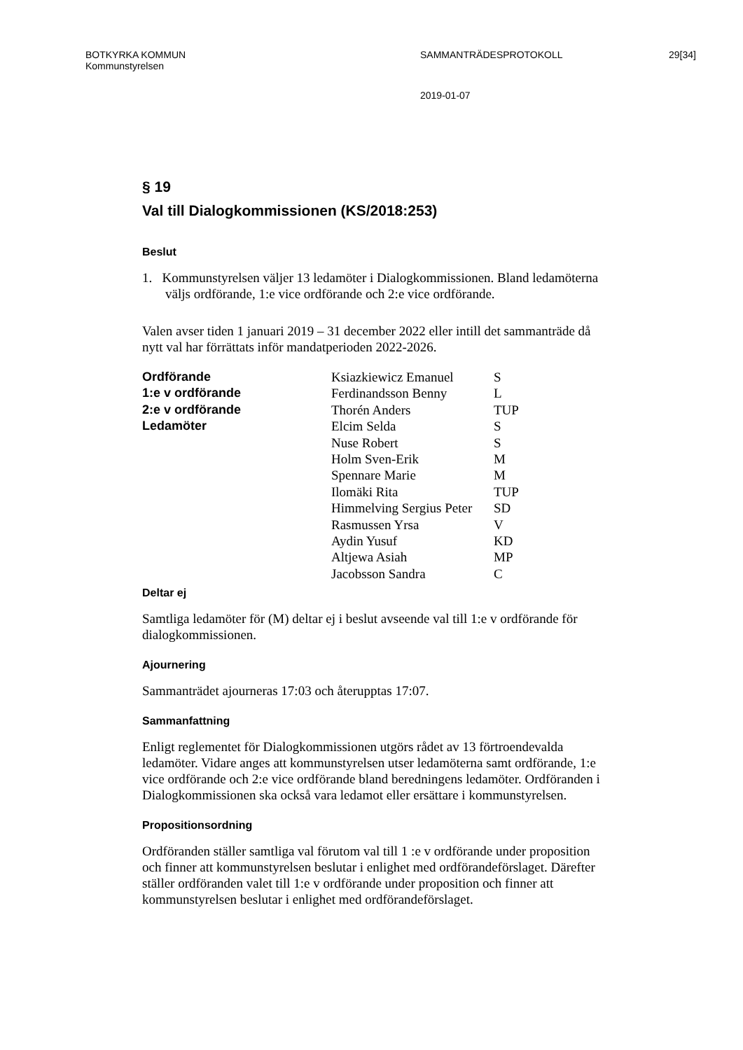BOTKYRKA KOMMUN SAMMANTRÄDESPROTOKOLL 29[34]
Kommunstyrelsen
2019-01-07
§ 19
Val till Dialogkommissionen (KS/2018:253)
Beslut
1. Kommunstyrelsen väljer 13 ledamöter i Dialogkommissionen. Bland ledamöterna väljs ordförande, 1:e vice ordförande och 2:e vice ordförande.
Valen avser tiden 1 januari 2019 – 31 december 2022 eller intill det sammanträde då nytt val har förrättats inför mandatperioden 2022-2026.
| Ordförande | Ksiazkiewicz Emanuel | S |
| 1:e v ordförande | Ferdinandsson Benny | L |
| 2:e v ordförande | Thorén Anders | TUP |
| Ledamöter | Elcim Selda | S |
| | Nuse Robert | S |
| | Holm Sven-Erik | M |
| | Spennare Marie | M |
| | Ilomäki Rita | TUP |
| | Himmelving Sergius Peter | SD |
| | Rasmussen Yrsa | V |
| | Aydin Yusuf | KD |
| | Altjewa Asiah | MP |
| | Jacobsson Sandra | C |
Deltar ej
Samtliga ledamöter för (M) deltar ej i beslut avseende val till 1:e v ordförande för dialogkommissionen.
Ajournering
Sammanträdet ajourneras 17:03 och återupptas 17:07.
Sammanfattning
Enligt reglementet för Dialogkommissionen utgörs rådet av 13 förtroendevalda ledamöter. Vidare anges att kommunstyrelsen utser ledamöterna samt ordförande, 1:e vice ordförande och 2:e vice ordförande bland beredningens ledamöter. Ordföranden i Dialogkommissionen ska också vara ledamot eller ersättare i kommunstyrelsen.
Propositionsordning
Ordföranden ställer samtliga val förutom val till 1 :e v ordförande under proposition och finner att kommunstyrelsen beslutar i enlighet med ordförandeförslaget. Därefter ställer ordföranden valet till 1:e v ordförande under proposition och finner att kommunstyrelsen beslutar i enlighet med ordförandeförslaget.